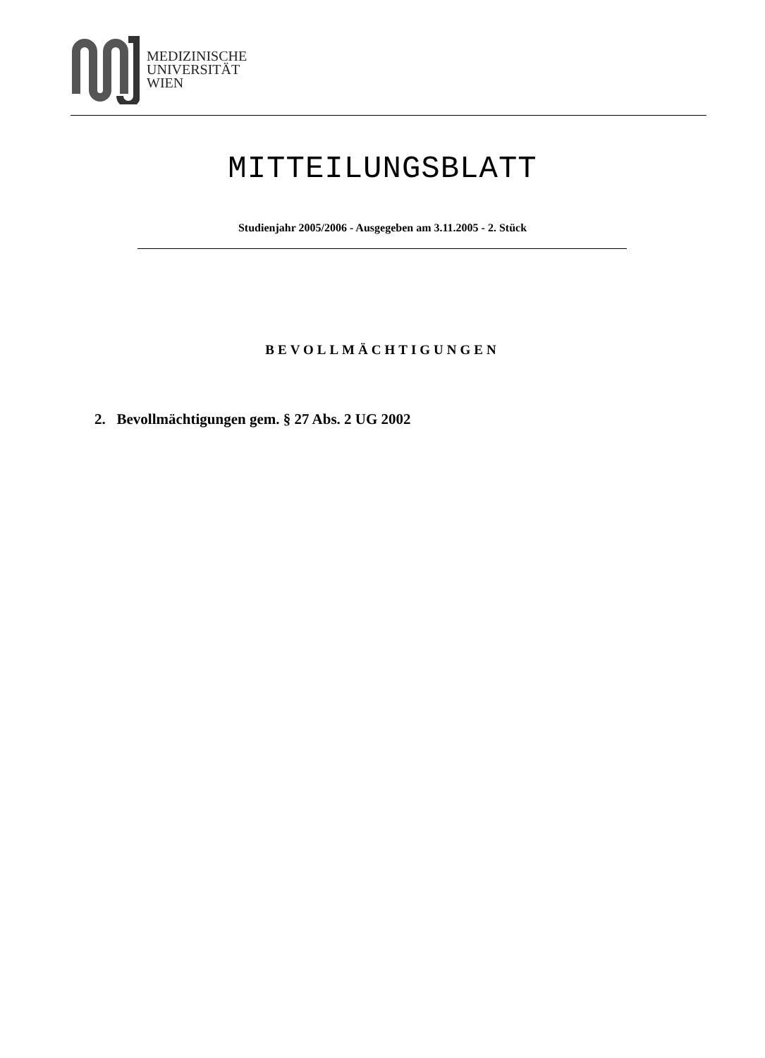MEDIZINISCHE
UNIVERSITÄT
WIEN
MITTEILUNGSBLATT
Studienjahr 2005/2006 - Ausgegeben am 3.11.2005 - 2. Stück
BEVOLLMÄCHTIGUNGEN
2. Bevollmächtigungen gem. § 27 Abs. 2 UG 2002